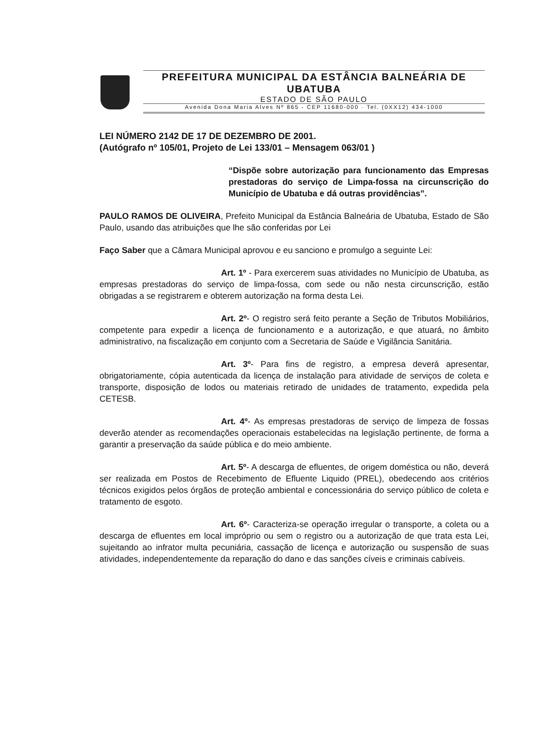PREFEITURA MUNICIPAL DA ESTÂNCIA BALNEÁRIA DE UBATUBA
ESTADO DE SÃO PAULO
Avenida Dona Maria Alves Nº 865 - CEP 11680-000 · Tel. (0XX12) 434-1000
LEI NÚMERO 2142 DE 17 DE DEZEMBRO DE 2001.
(Autógrafo nº 105/01, Projeto de Lei 133/01 – Mensagem 063/01 )
“Dispõe sobre autorização para funcionamento das Empresas prestadoras do serviço de Limpa-fossa na circunscrição do Município de Ubatuba e dá outras providências”.
PAULO RAMOS DE OLIVEIRA, Prefeito Municipal da Estância Balneária de Ubatuba, Estado de São Paulo, usando das atribuições que lhe são conferidas por Lei
Faço Saber que a Câmara Municipal aprovou e eu sanciono e promulgo a seguinte Lei:
Art. 1º - Para exercerem suas atividades no Município de Ubatuba, as empresas prestadoras do serviço de limpa-fossa, com sede ou não nesta circunscrição, estão obrigadas a se registrarem e obterem autorização na forma desta Lei.
Art. 2º- O registro será feito perante a Seção de Tributos Mobiliários, competente para expedir a licença de funcionamento e a autorização, e que atuará, no âmbito administrativo, na fiscalização em conjunto com a Secretaria de Saúde e Vigilância Sanitária.
Art. 3º- Para fins de registro, a empresa deverá apresentar, obrigatoriamente, cópia autenticada da licença de instalação para atividade de serviços de coleta e transporte, disposição de lodos ou materiais retirado de unidades de tratamento, expedida pela CETESB.
Art. 4º- As empresas prestadoras de serviço de limpeza de fossas deverão atender as recomendações operacionais estabelecidas na legislação pertinente, de forma a garantir a preservação da saúde pública e do meio ambiente.
Art. 5º- A descarga de efluentes, de origem doméstica ou não, deverá ser realizada em Postos de Recebimento de Efluente Liquido (PREL), obedecendo aos critérios técnicos exigidos pelos órgãos de proteção ambiental e concessionária do serviço público de coleta e tratamento de esgoto.
Art. 6º- Caracteriza-se operação irregular o transporte, a coleta ou a descarga de efluentes em local impróprio ou sem o registro ou a autorização de que trata esta Lei, sujeitando ao infrator multa pecuniária, cassação de licença e autorização ou suspensão de suas atividades, independentemente da reparação do dano e das sanções cíveis e criminais cabíveis.